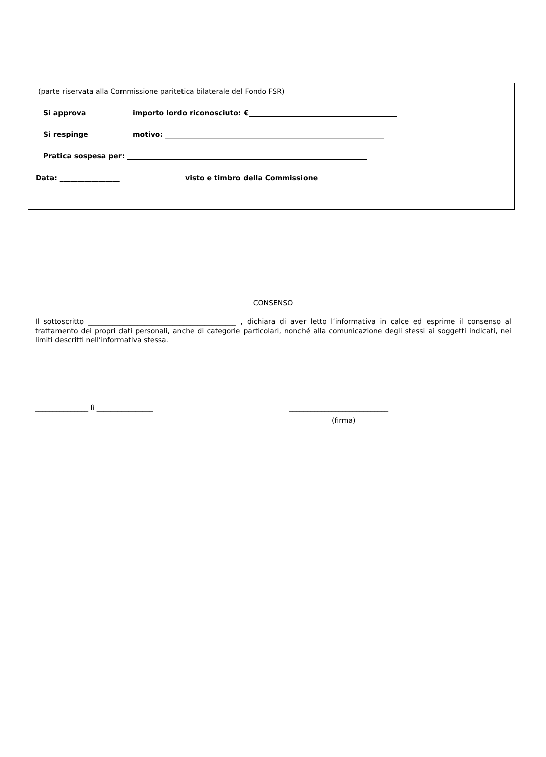(parte riservata alla Commissione paritetica bilaterale del Fondo FSR)
Si approva importo lordo riconosciuto: €__________________________________________
Si respinge motivo: ______________________________________________________________
Pratica sospesa per: ____________________________________________________________________
Data: _________________ visto e timbro della Commissione
CONSENSO
Il sottoscritto __________________________________________ , dichiara di aver letto l’informativa in calce ed esprime il consenso al trattamento dei propri dati personali, anche di categorie particolari, nonché alla comunicazione degli stessi ai soggetti indicati, nei limiti descritti nell’informativa stessa.
_______________ lì ________________ ____________________________
(firma)